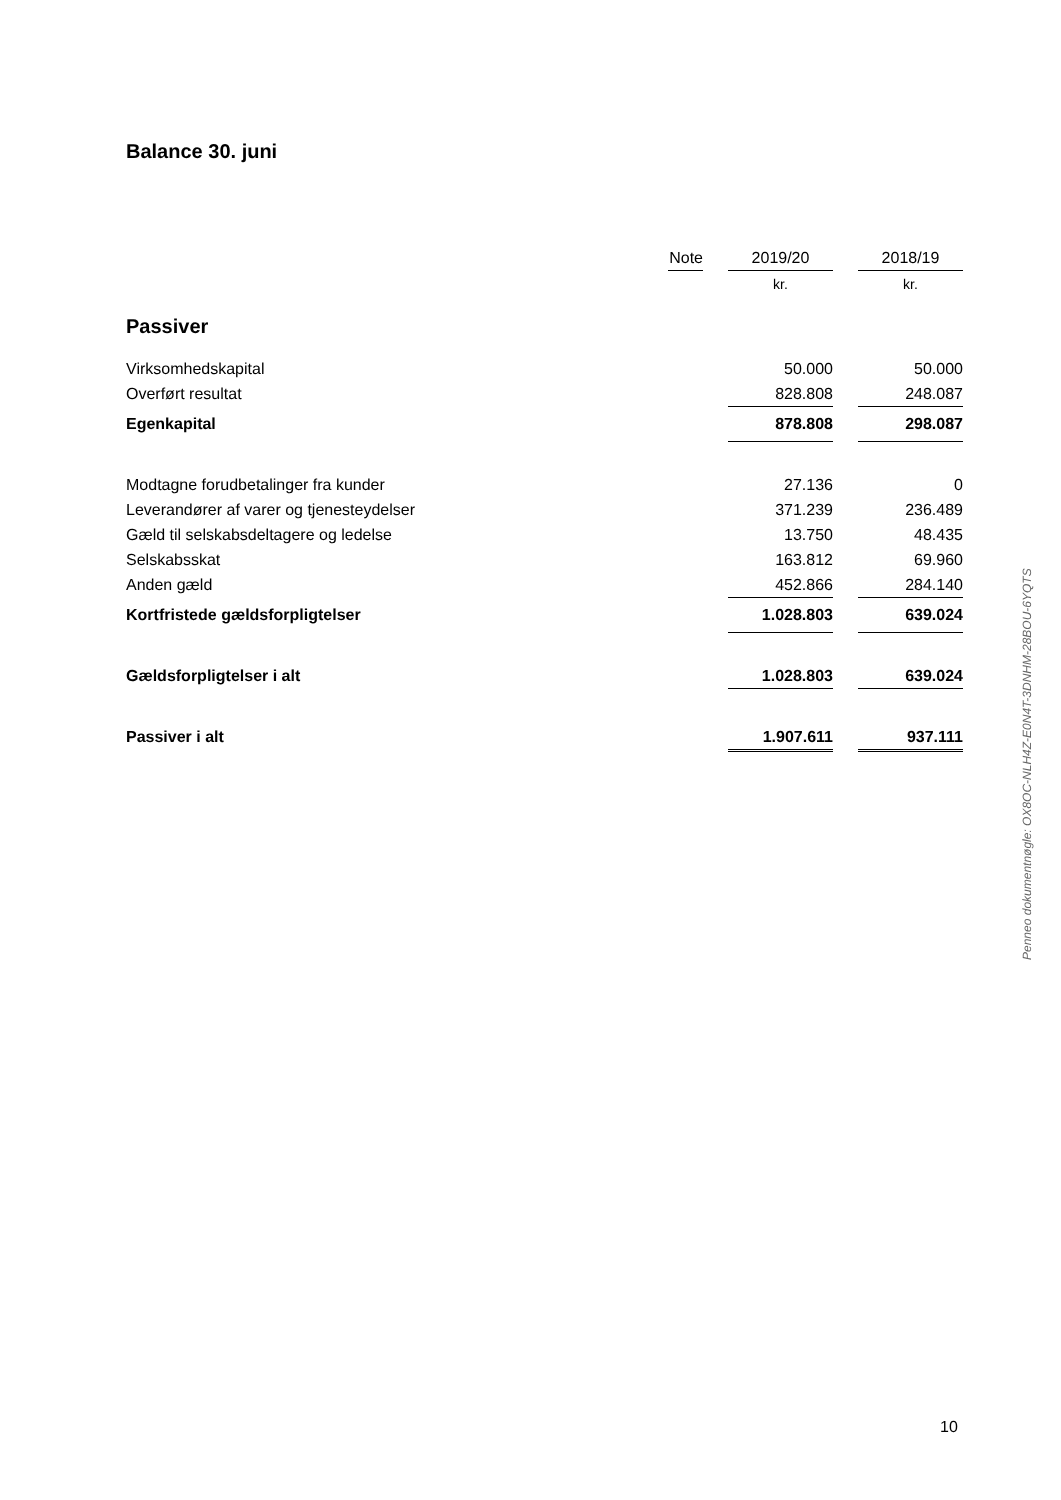Balance 30. juni
| | | Note | | 2019/20 | | 2018/19 |
| | | | | kr. | | kr. |
| Passiver | | | | | | |
| Virksomhedskapital | | | | 50.000 | | 50.000 |
| Overført resultat | | | | 828.808 | | 248.087 |
| Egenkapital | | | | 878.808 | | 298.087 |
| Modtagne forudbetalinger fra kunder | | | | 27.136 | | 0 |
| Leverandører af varer og tjenesteydelser | | | | 371.239 | | 236.489 |
| Gæld til selskabsdeltagere og ledelse | | | | 13.750 | | 48.435 |
| Selskabsskat | | | | 163.812 | | 69.960 |
| Anden gæld | | | | 452.866 | | 284.140 |
| Kortfristede gældsforpligtelser | | | | 1.028.803 | | 639.024 |
| Gældsforpligtelser i alt | | | | 1.028.803 | | 639.024 |
| Passiver i alt | | | | 1.907.611 | | 937.111 |
Penneo dokumentnøgle: OX8OC-NLH4Z-E0N4T-3DNHM-28BOU-6YQTS
10